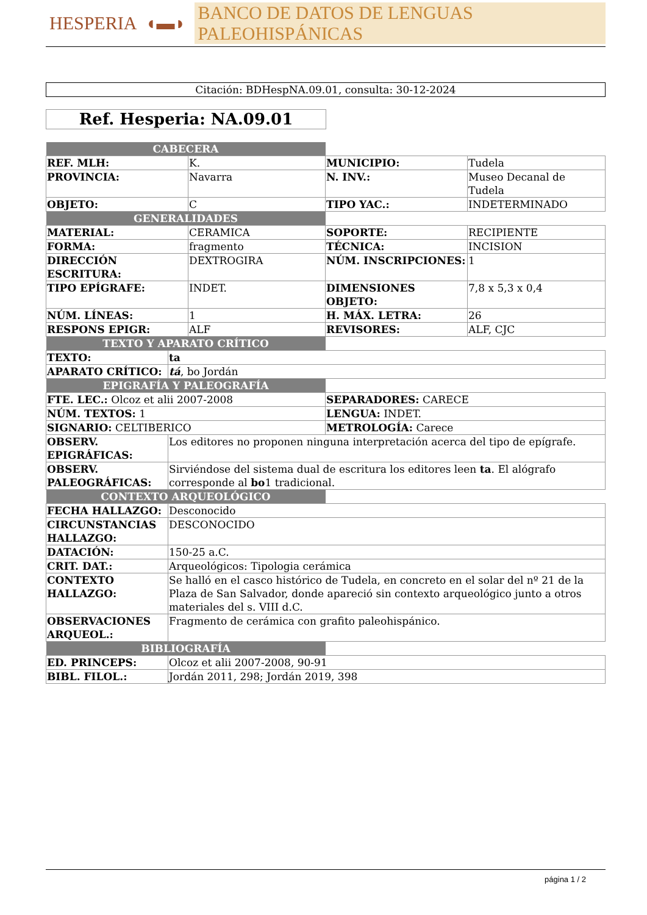HESPERIA ◖▬◗ BANCO DE DATOS DE LENGUAS PALEOHISPÁNICAS
Citación: BDHespNA.09.01, consulta: 30-12-2024
Ref. Hesperia: NA.09.01
| CABECERA | | | |
| REF. MLH: | K. | MUNICIPIO: | Tudela |
| PROVINCIA: | Navarra | N. INV.: | Museo Decanal de Tudela |
| OBJETO: | C | TIPO YAC.: | INDETERMINADO |
| GENERALIDADES | | | |
| MATERIAL: | CERAMICA | SOPORTE: | RECIPIENTE |
| FORMA: | fragmento | TÉCNICA: | INCISION |
| DIRECCIÓN ESCRITURA: | DEXTROGIRA | NÚM. INSCRIPCIONES: | 1 |
| TIPO EPÍGRAFE: | INDET. | DIMENSIONES OBJETO: | 7,8 x 5,3 x 0,4 |
| NÚM. LÍNEAS: | 1 | H. MÁX. LETRA: | 26 |
| RESPONS EPIGR: | ALF | REVISORES: | ALF, CJC |
| TEXTO Y APARATO CRÍTICO | | |
| TEXTO: | ta | |
| APARATO CRÍTICO: | tá , bo Jordán | |
| EPIGRAFÍA Y PALEOGRAFÍA | | |
| FTE. LEC.: Olcoz et alii 2007-2008 | | SEPARADORES: CARECE |
| NÚM. TEXTOS: 1 | | LENGUA: INDET. |
| SIGNARIO: CELTIBERICO | | METROLOGÍA: Carece |
| OBSERV. EPIGRÁFICAS: | Los editores no proponen ninguna interpretación acerca del tipo de epígrafe. | |
| OBSERV. PALEOGRÁFICAS: | Sirviéndose del sistema dual de escritura los editores leen ta . El alógrafo corresponde al bo 1 tradicional. | |
| CONTEXTO ARQUEOLÓGICO | | |
| FECHA HALLAZGO: | Desconocido | |
| CIRCUNSTANCIAS HALLAZGO: | DESCONOCIDO | |
| DATACIÓN: | 150-25 a.C. | |
| CRIT. DAT.: | Arqueológicos: Tipologia cerámica | |
| CONTEXTO HALLAZGO: | Se halló en el casco histórico de Tudela, en concreto en el solar del nº 21 de la Plaza de San Salvador, donde apareció sin contexto arqueológico junto a otros materiales del s. VIII d.C. | |
| OBSERVACIONES ARQUEOL.: | Fragmento de cerámica con grafito paleohispánico. | |
| BIBLIOGRAFÍA | | |
| ED. PRINCEPS: | Olcoz et alii 2007-2008, 90-91 | |
| BIBL. FILOL.: | Jordán 2011, 298; Jordán 2019, 398 | |
página 1 / 2